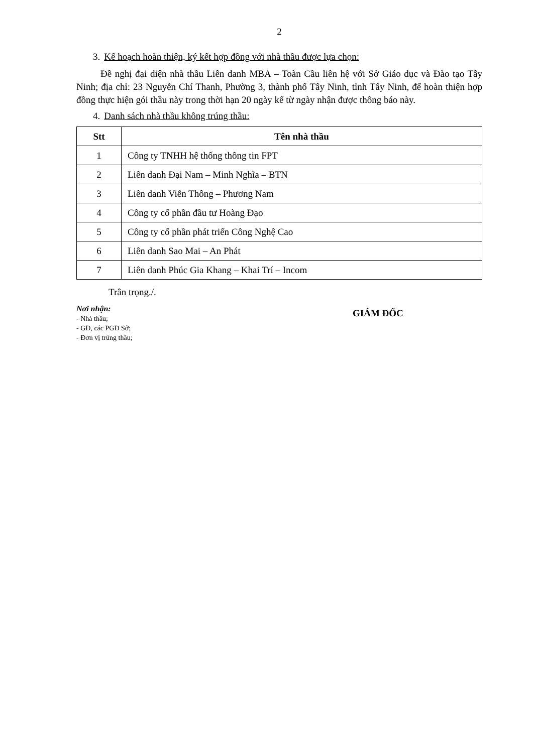2
3. Kế hoạch hoàn thiện, ký kết hợp đồng với nhà thầu được lựa chọn:
Đề nghị đại diện nhà thầu Liên danh MBA – Toàn Cầu liên hệ với Sở Giáo dục và Đào tạo Tây Ninh; địa chỉ: 23 Nguyễn Chí Thanh, Phường 3, thành phố Tây Ninh, tỉnh Tây Ninh, để hoàn thiện hợp đồng thực hiện gói thầu này trong thời hạn 20 ngày kể từ ngày nhận được thông báo này.
4. Danh sách nhà thầu không trúng thầu:
| Stt | Tên nhà thầu |
| --- | --- |
| 1 | Công ty TNHH hệ thống thông tin FPT |
| 2 | Liên danh Đại Nam – Minh Nghĩa – BTN |
| 3 | Liên danh Viễn Thông – Phương Nam |
| 4 | Công ty cổ phần đầu tư Hoàng Đạo |
| 5 | Công ty cổ phần phát triển Công Nghệ Cao |
| 6 | Liên danh Sao Mai – An Phát |
| 7 | Liên danh Phúc Gia Khang – Khai Trí – Incom |
Trân trọng./.
Nơi nhận:
- Nhà thầu;
- GĐ, các PGĐ Sở;
- Đơn vị trúng thầu;
GIÁM ĐỐC